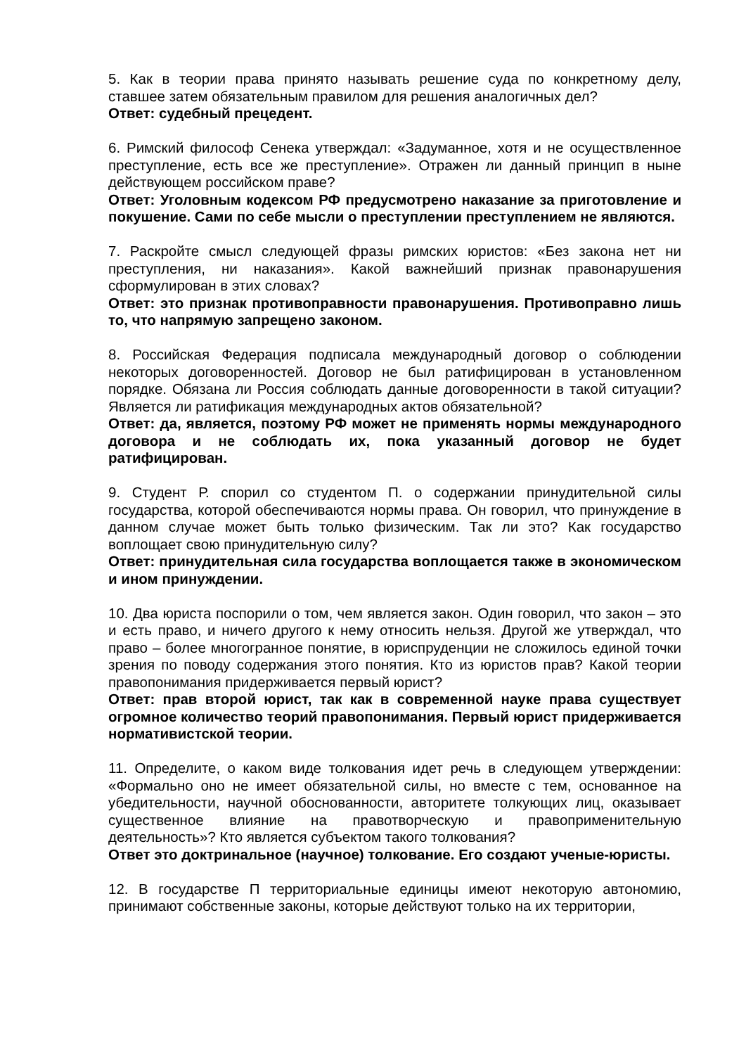5. Как в теории права принято называть решение суда по конкретному делу, ставшее затем обязательным правилом для решения аналогичных дел?
Ответ: судебный прецедент.
6. Римский философ Сенека утверждал: «Задуманное, хотя и не осуществленное преступление, есть все же преступление». Отражен ли данный принцип в ныне действующем российском праве?
Ответ: Уголовным кодексом РФ предусмотрено наказание за приготовление и покушение. Сами по себе мысли о преступлении преступлением не являются.
7. Раскройте смысл следующей фразы римских юристов: «Без закона нет ни преступления, ни наказания». Какой важнейший признак правонарушения сформулирован в этих словах?
Ответ: это признак противоправности правонарушения. Противоправно лишь то, что напрямую запрещено законом.
8. Российская Федерация подписала международный договор о соблюдении некоторых договоренностей. Договор не был ратифицирован в установленном порядке. Обязана ли Россия соблюдать данные договоренности в такой ситуации? Является ли ратификация международных актов обязательной?
Ответ: да, является, поэтому РФ может не применять нормы международного договора и не соблюдать их, пока указанный договор не будет ратифицирован.
9. Студент Р. спорил со студентом П. о содержании принудительной силы государства, которой обеспечиваются нормы права. Он говорил, что принуждение в данном случае может быть только физическим. Так ли это? Как государство воплощает свою принудительную силу?
Ответ: принудительная сила государства воплощается также в экономическом и ином принуждении.
10. Два юриста поспорили о том, чем является закон. Один говорил, что закон – это и есть право, и ничего другого к нему относить нельзя. Другой же утверждал, что право – более многогранное понятие, в юриспруденции не сложилось единой точки зрения по поводу содержания этого понятия. Кто из юристов прав? Какой теории правопонимания придерживается первый юрист?
Ответ: прав второй юрист, так как в современной науке права существует огромное количество теорий правопонимания. Первый юрист придерживается нормативистской теории.
11. Определите, о каком виде толкования идет речь в следующем утверждении: «Формально оно не имеет обязательной силы, но вместе с тем, основанное на убедительности, научной обоснованности, авторитете толкующих лиц, оказывает существенное влияние на правотворческую и правоприменительную деятельность»? Кто является субъектом такого толкования?
Ответ это доктринальное (научное) толкование. Его создают ученые-юристы.
12. В государстве П территориальные единицы имеют некоторую автономию, принимают собственные законы, которые действуют только на их территории,